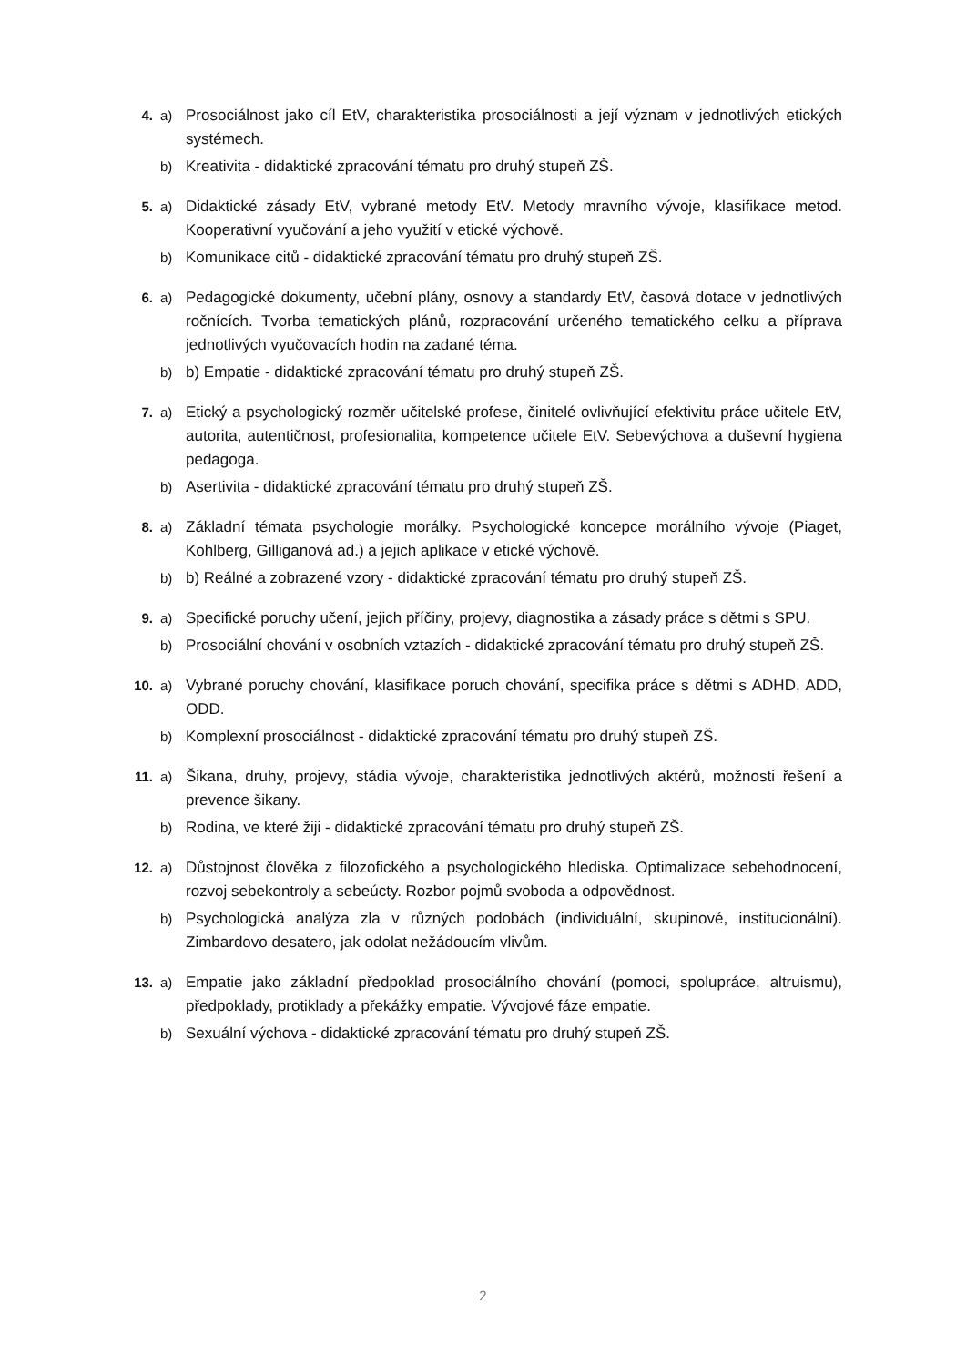4. a) Prosociálnost jako cíl EtV, charakteristika prosociálnosti a její význam v jednotlivých etických systémech.
b) Kreativita - didaktické zpracování tématu pro druhý stupeň ZŠ.
5. a) Didaktické zásady EtV, vybrané metody EtV. Metody mravního vývoje, klasifikace metod. Kooperativní vyučování a jeho využití v etické výchově.
b) Komunikace citů - didaktické zpracování tématu pro druhý stupeň ZŠ.
6. a) Pedagogické dokumenty, učební plány, osnovy a standardy EtV, časová dotace v jednotlivých ročnících. Tvorba tematických plánů, rozpracování určeného tematického celku a příprava jednotlivých vyučovacích hodin na zadané téma.
b) b) Empatie - didaktické zpracování tématu pro druhý stupeň ZŠ.
7. a) Etický a psychologický rozměr učitelské profese, činitelé ovlivňující efektivitu práce učitele EtV, autorita, autentičnost, profesionalita, kompetence učitele EtV. Sebevýchova a duševní hygiena pedagoga.
b) Asertivita - didaktické zpracování tématu pro druhý stupeň ZŠ.
8. a) Základní témata psychologie morálky. Psychologické koncepce morálního vývoje (Piaget, Kohlberg, Gilliganová ad.) a jejich aplikace v etické výchově.
b) b) Reálné a zobrazené vzory - didaktické zpracování tématu pro druhý stupeň ZŠ.
9. a) Specifické poruchy učení, jejich příčiny, projevy, diagnostika a zásady práce s dětmi s SPU.
b) Prosociální chování v osobních vztazích - didaktické zpracování tématu pro druhý stupeň ZŠ.
10. a) Vybrané poruchy chování, klasifikace poruch chování, specifika práce s dětmi s ADHD, ADD, ODD.
b) Komplexní prosociálnost - didaktické zpracování tématu pro druhý stupeň ZŠ.
11. a) Šikana, druhy, projevy, stádia vývoje, charakteristika jednotlivých aktérů, možnosti řešení a prevence šikany.
b) Rodina, ve které žiji - didaktické zpracování tématu pro druhý stupeň ZŠ.
12. a) Důstojnost člověka z filozofického a psychologického hlediska. Optimalizace sebehodnocení, rozvoj sebekontroly a sebeúcty. Rozbor pojmů svoboda a odpovědnost.
b) Psychologická analýza zla v různých podobách (individuální, skupinové, institucionální). Zimbardovo desatero, jak odolat nežádoucím vlivům.
13. a) Empatie jako základní předpoklad prosociálního chování (pomoci, spolupráce, altruismu), předpoklady, protiklady a překážky empatie. Vývojové fáze empatie.
b) Sexuální výchova - didaktické zpracování tématu pro druhý stupeň ZŠ.
2